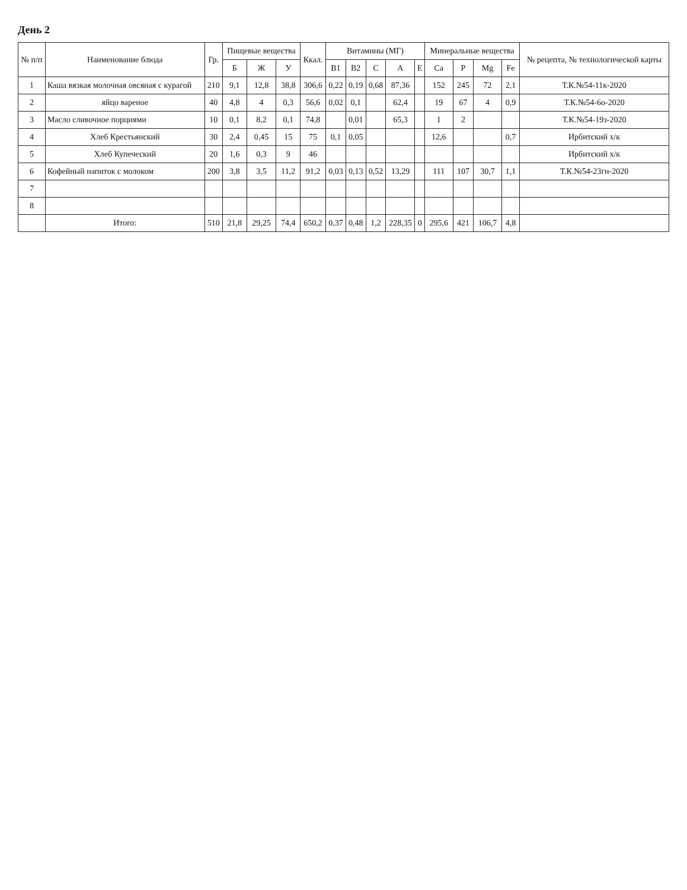День 2
| № п/п | Наименование блюда | Гр. | Пищевые вещества | | | Ккал. | Витамины (МГ) | | | | | Минеральные вещества | | | | № рецепта, № технологической карты |
| --- | --- | --- | --- | --- | --- | --- | --- | --- | --- | --- | --- | --- | --- | --- | --- | --- |
| | | | Б | Ж | У | | B1 | B2 | C | A | E | Ca | P | Mg | Fe | |
| 1 | Каша вязкая молочная овсяная с курагой | 210 | 9,1 | 12,8 | 38,8 | 306,6 | 0,22 | 0,19 | 0,68 | 87,36 | | 152 | 245 | 72 | 2,1 | Т.К.№54-11к-2020 |
| 2 | яйцо вареное | 40 | 4,8 | 4 | 0,3 | 56,6 | 0,02 | 0,1 | | 62,4 | | 19 | 67 | 4 | 0,9 | Т.К.№54-6о-2020 |
| 3 | Масло сливочное порциями | 10 | 0,1 | 8,2 | 0,1 | 74,8 | | 0,01 | | 65,3 | | 1 | 2 | | | Т.К.№54-19з-2020 |
| 4 | Хлеб Крестьянский | 30 | 2,4 | 0,45 | 15 | 75 | 0,1 | 0,05 | | | | 12,6 | | | 0,7 | Ирбитский х/к |
| 5 | Хлеб Купеческий | 20 | 1,6 | 0,3 | 9 | 46 | | | | | | | | | | Ирбитский х/к |
| 6 | Кофейный напиток с молоком | 200 | 3,8 | 3,5 | 11,2 | 91,2 | 0,03 | 0,13 | 0,52 | 13,29 | | 111 | 107 | 30,7 | 1,1 | Т.К.№54-23гн-2020 |
| 7 | | | | | | | | | | | | | | | | |
| 8 | | | | | | | | | | | | | | | | |
| | Итого: | 510 | 21,8 | 29,25 | 74,4 | 650,2 | 0,37 | 0,48 | 1,2 | 228,35 | 0 | 295,6 | 421 | 106,7 | 4,8 | |